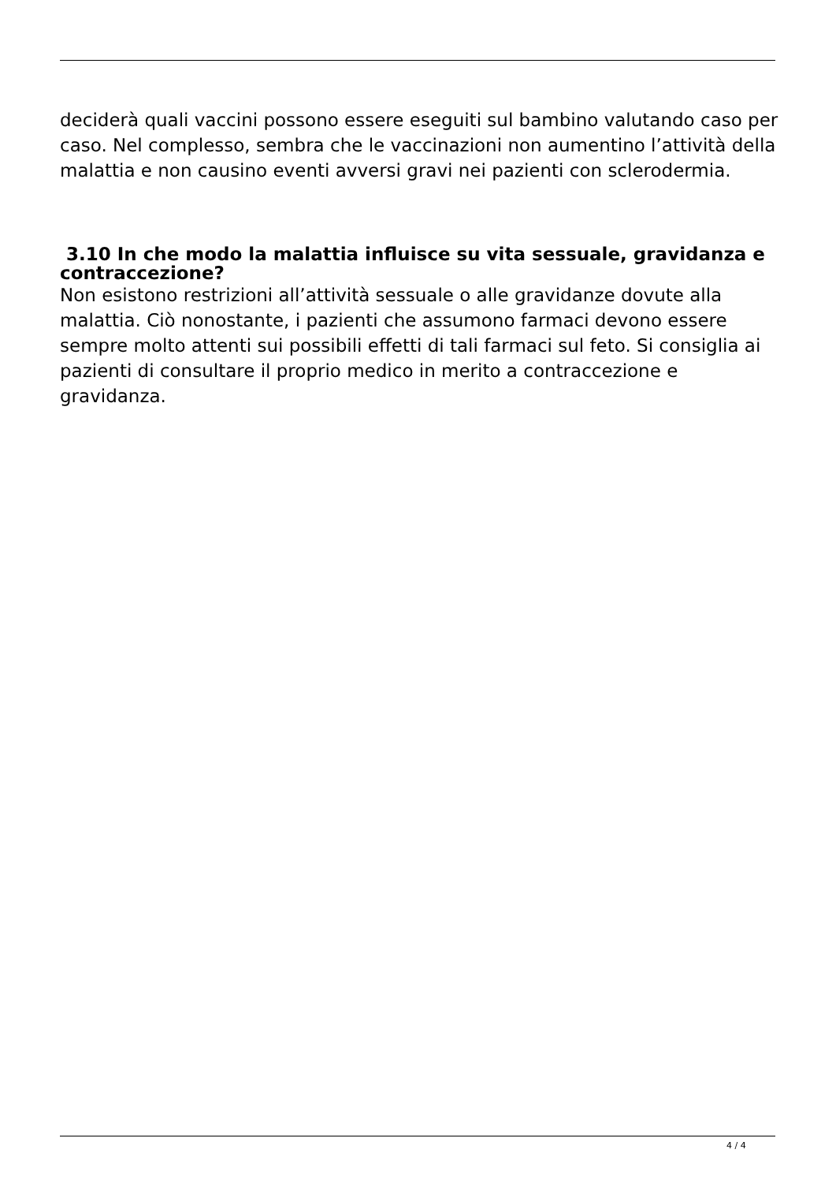deciderà quali vaccini possono essere eseguiti sul bambino valutando caso per caso. Nel complesso, sembra che le vaccinazioni non aumentino l’attività della malattia e non causino eventi avversi gravi nei pazienti con sclerodermia.
3.10 In che modo la malattia influisce su vita sessuale, gravidanza e contraccezione?
Non esistono restrizioni all’attività sessuale o alle gravidanze dovute alla malattia. Ciò nonostante, i pazienti che assumono farmaci devono essere sempre molto attenti sui possibili effetti di tali farmaci sul feto. Si consiglia ai pazienti di consultare il proprio medico in merito a contraccezione e gravidanza.
4 / 4